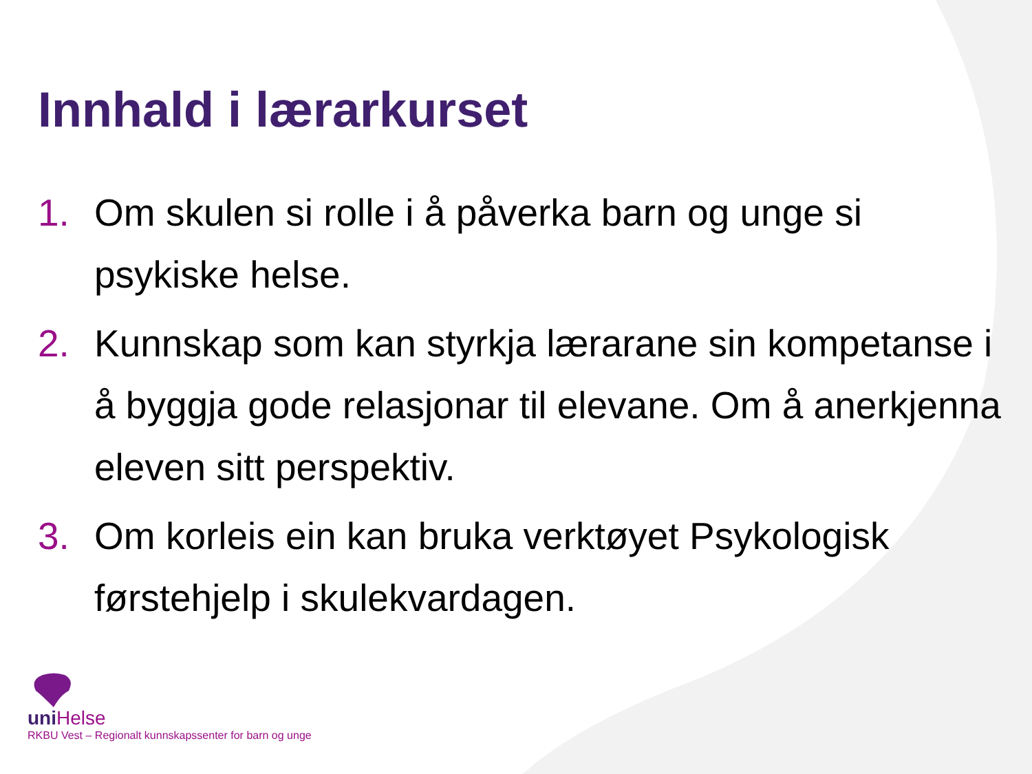Innhald i lærarkurset
1. Om skulen si rolle i å påverka barn og unge si psykiske helse.
2. Kunnskap som kan styrkja lærarane sin kompetanse i å byggja gode relasjonar til elevane. Om å anerkjenna eleven sitt perspektiv.
3. Om korleis ein kan bruka verktøyet Psykologisk førstehjelp i skulekvardagen.
uni Helse
RKBU Vest – Regionalt kunnskapssenter for barn og unge